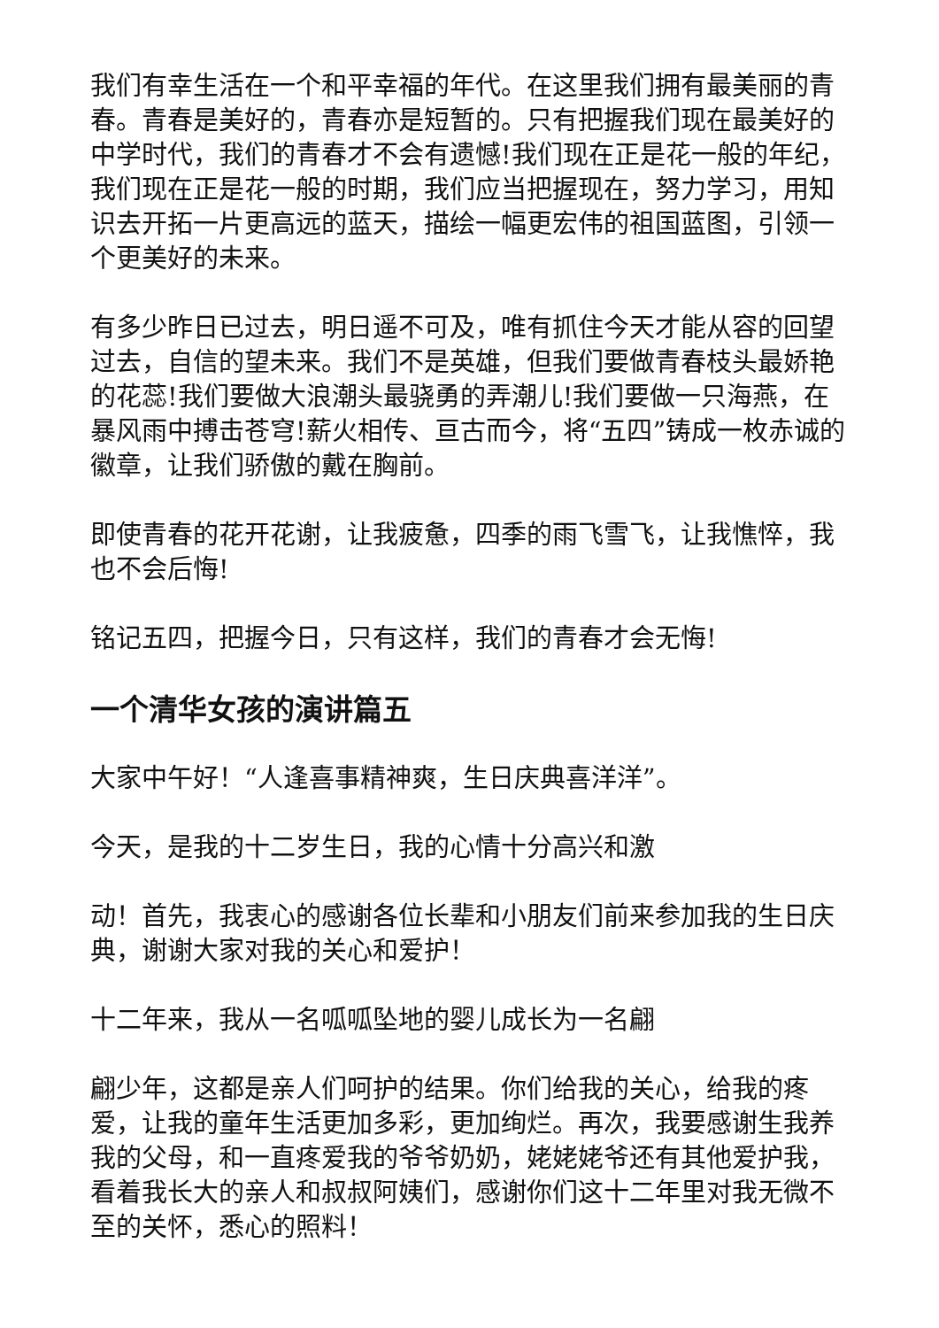我们有幸生活在一个和平幸福的年代。在这里我们拥有最美丽的青春。青春是美好的，青春亦是短暂的。只有把握我们现在最美好的中学时代，我们的青春才不会有遗憾!我们现在正是花一般的年纪，我们现在正是花一般的时期，我们应当把握现在，努力学习，用知识去开拓一片更高远的蓝天，描绘一幅更宏伟的祖国蓝图，引领一个更美好的未来。
有多少昨日已过去，明日遥不可及，唯有抓住今天才能从容的回望过去，自信的望未来。我们不是英雄，但我们要做青春枝头最娇艳的花蕊!我们要做大浪潮头最骁勇的弄潮儿!我们要做一只海燕，在暴风雨中搏击苍穹!薪火相传、亘古而今，将“五四”铸成一枚赤诚的徽章，让我们骄傲的戴在胸前。
即使青春的花开花谢，让我疲惫，四季的雨飞雪飞，让我憔悴，我也不会后悔!
铭记五四，把握今日，只有这样，我们的青春才会无悔!
一个清华女孩的演讲篇五
大家中午好！“人逢喜事精神爽，生日庆典喜洋洋”。
今天，是我的十二岁生日，我的心情十分高兴和激
动！首先，我衷心的感谢各位长辈和小朋友们前来参加我的生日庆典，谢谢大家对我的关心和爱护！
十二年来，我从一名呱呱坠地的婴儿成长为一名翩
翩少年，这都是亲人们呵护的结果。你们给我的关心，给我的疼爱，让我的童年生活更加多彩，更加绚烂。再次，我要感谢生我养我的父母，和一直疼爱我的爷爷奶奶，姥姥姥爷还有其他爱护我，看着我长大的亲人和叔叔阿姨们，感谢你们这十二年里对我无微不至的关怀，悉心的照料！